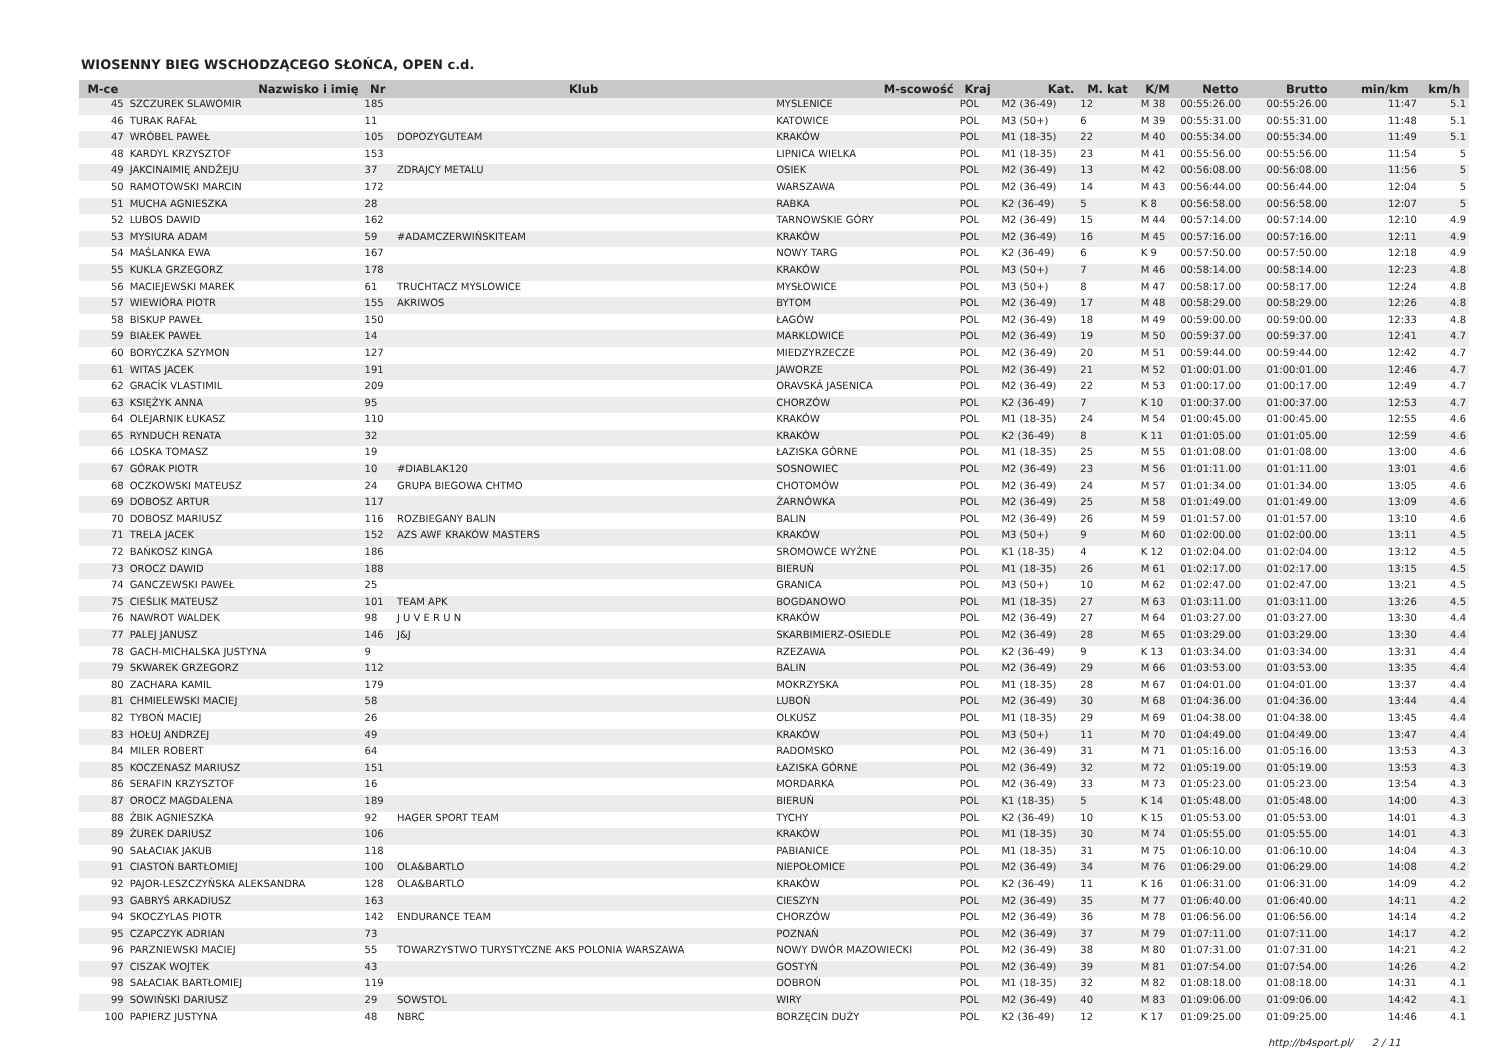WIOSENNY BIEG WSCHODZĄCEGO SŁOŃCA, OPEN c.d.
| M-ce | Nazwisko i imię | Nr | Klub | M-scowość | Kraj | Kat. | M. kat | K/M | Netto | Brutto | min/km | km/h |
| --- | --- | --- | --- | --- | --- | --- | --- | --- | --- | --- | --- | --- |
| 45 | SZCZUREK SLAWOMIR | 185 | | MYSLENICE | POL | M2 (36-49) | 12 | M 38 | 00:55:26.00 | 00:55:26.00 | 11:47 | 5.1 |
| 46 | TURAK RAFAŁ | 11 | | KATOWICE | POL | M3 (50+) | 6 | M 39 | 00:55:31.00 | 00:55:31.00 | 11:48 | 5.1 |
| 47 | WRÓBEL PAWEŁ | 105 | DOPOZYGUTEAM | KRAKÓW | POL | M1 (18-35) | 22 | M 40 | 00:55:34.00 | 00:55:34.00 | 11:49 | 5.1 |
| 48 | KARDYL KRZYSZTOF | 153 | | LIPNICA WIELKA | POL | M1 (18-35) | 23 | M 41 | 00:55:56.00 | 00:55:56.00 | 11:54 | 5 |
| 49 | JAKCINAIMIĘ ANDŽEJU | 37 | ZDRAJCY METALU | OSIEK | POL | M2 (36-49) | 13 | M 42 | 00:56:08.00 | 00:56:08.00 | 11:56 | 5 |
| 50 | RAMOTOWSKI MARCIN | 172 | | WARSZAWA | POL | M2 (36-49) | 14 | M 43 | 00:56:44.00 | 00:56:44.00 | 12:04 | 5 |
| 51 | MUCHA AGNIESZKA | 28 | | RABKA | POL | K2 (36-49) | 5 | K 8 | 00:56:58.00 | 00:56:58.00 | 12:07 | 5 |
| 52 | LUBOS DAWID | 162 | | TARNOWSKIE GÓRY | POL | M2 (36-49) | 15 | M 44 | 00:57:14.00 | 00:57:14.00 | 12:10 | 4.9 |
| 53 | MYSIURA ADAM | 59 | #ADAMCZERWIŃSKITEAM | KRAKÓW | POL | M2 (36-49) | 16 | M 45 | 00:57:16.00 | 00:57:16.00 | 12:11 | 4.9 |
| 54 | MAŚLANKA EWA | 167 | | NOWY TARG | POL | K2 (36-49) | 6 | K 9 | 00:57:50.00 | 00:57:50.00 | 12:18 | 4.9 |
| 55 | KUKLA GRZEGORZ | 178 | | KRAKÓW | POL | M3 (50+) | 7 | M 46 | 00:58:14.00 | 00:58:14.00 | 12:23 | 4.8 |
| 56 | MACIEJEWSKI MAREK | 61 | TRUCHTACZ MYSLOWICE | MYSŁOWICE | POL | M3 (50+) | 8 | M 47 | 00:58:17.00 | 00:58:17.00 | 12:24 | 4.8 |
| 57 | WIEWIÓRA PIOTR | 155 | AKRIWOS | BYTOM | POL | M2 (36-49) | 17 | M 48 | 00:58:29.00 | 00:58:29.00 | 12:26 | 4.8 |
| 58 | BISKUP PAWEŁ | 150 | | ŁAGÓW | POL | M2 (36-49) | 18 | M 49 | 00:59:00.00 | 00:59:00.00 | 12:33 | 4.8 |
| 59 | BIAŁEK PAWEŁ | 14 | | MARKLOWICE | POL | M2 (36-49) | 19 | M 50 | 00:59:37.00 | 00:59:37.00 | 12:41 | 4.7 |
| 60 | BORYCZKA SZYMON | 127 | | MIEDZYRZECZE | POL | M2 (36-49) | 20 | M 51 | 00:59:44.00 | 00:59:44.00 | 12:42 | 4.7 |
| 61 | WITAS JACEK | 191 | | JAWORZE | POL | M2 (36-49) | 21 | M 52 | 01:00:01.00 | 01:00:01.00 | 12:46 | 4.7 |
| 62 | GRACÍK VLASTIMIL | 209 | | ORAVSKÁ JASENICA | POL | M2 (36-49) | 22 | M 53 | 01:00:17.00 | 01:00:17.00 | 12:49 | 4.7 |
| 63 | KSIĘŻYK ANNA | 95 | | CHORZÓW | POL | K2 (36-49) | 7 | K 10 | 01:00:37.00 | 01:00:37.00 | 12:53 | 4.7 |
| 64 | OLEJARNIK ŁUKASZ | 110 | | KRAKÓW | POL | M1 (18-35) | 24 | M 54 | 01:00:45.00 | 01:00:45.00 | 12:55 | 4.6 |
| 65 | RYNDUCH RENATA | 32 | | KRAKÓW | POL | K2 (36-49) | 8 | K 11 | 01:01:05.00 | 01:01:05.00 | 12:59 | 4.6 |
| 66 | LOSKA TOMASZ | 19 | | ŁAZISKA GÓRNE | POL | M1 (18-35) | 25 | M 55 | 01:01:08.00 | 01:01:08.00 | 13:00 | 4.6 |
| 67 | GÓRAK PIOTR | 10 | #DIABLAK120 | SOSNOWIEC | POL | M2 (36-49) | 23 | M 56 | 01:01:11.00 | 01:01:11.00 | 13:01 | 4.6 |
| 68 | OCZKOWSKI MATEUSZ | 24 | GRUPA BIEGOWA CHTMO | CHOTOMÓW | POL | M2 (36-49) | 24 | M 57 | 01:01:34.00 | 01:01:34.00 | 13:05 | 4.6 |
| 69 | DOBOSZ ARTUR | 117 | | ŻARNÓWKA | POL | M2 (36-49) | 25 | M 58 | 01:01:49.00 | 01:01:49.00 | 13:09 | 4.6 |
| 70 | DOBOSZ MARIUSZ | 116 | ROZBIEGANY BALIN | BALIN | POL | M2 (36-49) | 26 | M 59 | 01:01:57.00 | 01:01:57.00 | 13:10 | 4.6 |
| 71 | TRELA JACEK | 152 | AZS AWF KRAKÓW MASTERS | KRAKÓW | POL | M3 (50+) | 9 | M 60 | 01:02:00.00 | 01:02:00.00 | 13:11 | 4.5 |
| 72 | BAŃKOSZ KINGA | 186 | | SROMOWCE WYŻNE | POL | K1 (18-35) | 4 | K 12 | 01:02:04.00 | 01:02:04.00 | 13:12 | 4.5 |
| 73 | OROCZ DAWID | 188 | | BIERUŃ | POL | M1 (18-35) | 26 | M 61 | 01:02:17.00 | 01:02:17.00 | 13:15 | 4.5 |
| 74 | GANCZEWSKI PAWEŁ | 25 | | GRANICA | POL | M3 (50+) | 10 | M 62 | 01:02:47.00 | 01:02:47.00 | 13:21 | 4.5 |
| 75 | CIEŚLIK MATEUSZ | 101 | TEAM APK | BOGDANOWO | POL | M1 (18-35) | 27 | M 63 | 01:03:11.00 | 01:03:11.00 | 13:26 | 4.5 |
| 76 | NAWROT WALDEK | 98 | J U V E R U N | KRAKÓW | POL | M2 (36-49) | 27 | M 64 | 01:03:27.00 | 01:03:27.00 | 13:30 | 4.4 |
| 77 | PALEJ JANUSZ | 146 | J&J | SKARBIMIERZ-OSIEDLE | POL | M2 (36-49) | 28 | M 65 | 01:03:29.00 | 01:03:29.00 | 13:30 | 4.4 |
| 78 | GACH-MICHALSKA JUSTYNA | 9 | | RZEZAWA | POL | K2 (36-49) | 9 | K 13 | 01:03:34.00 | 01:03:34.00 | 13:31 | 4.4 |
| 79 | SKWAREK GRZEGORZ | 112 | | BALIN | POL | M2 (36-49) | 29 | M 66 | 01:03:53.00 | 01:03:53.00 | 13:35 | 4.4 |
| 80 | ZACHARA KAMIL | 179 | | MOKRZYSKA | POL | M1 (18-35) | 28 | M 67 | 01:04:01.00 | 01:04:01.00 | 13:37 | 4.4 |
| 81 | CHMIELEWSKI MACIEJ | 58 | | LUBOŃ | POL | M2 (36-49) | 30 | M 68 | 01:04:36.00 | 01:04:36.00 | 13:44 | 4.4 |
| 82 | TYBOŃ MACIEJ | 26 | | OLKUSZ | POL | M1 (18-35) | 29 | M 69 | 01:04:38.00 | 01:04:38.00 | 13:45 | 4.4 |
| 83 | HOŁUJ ANDRZEJ | 49 | | KRAKÓW | POL | M3 (50+) | 11 | M 70 | 01:04:49.00 | 01:04:49.00 | 13:47 | 4.4 |
| 84 | MILER ROBERT | 64 | | RADOMSKO | POL | M2 (36-49) | 31 | M 71 | 01:05:16.00 | 01:05:16.00 | 13:53 | 4.3 |
| 85 | KOCZENASZ MARIUSZ | 151 | | ŁAZISKA GÓRNE | POL | M2 (36-49) | 32 | M 72 | 01:05:19.00 | 01:05:19.00 | 13:53 | 4.3 |
| 86 | SERAFIN KRZYSZTOF | 16 | | MORDARKA | POL | M2 (36-49) | 33 | M 73 | 01:05:23.00 | 01:05:23.00 | 13:54 | 4.3 |
| 87 | OROCZ MAGDALENA | 189 | | BIERUŃ | POL | K1 (18-35) | 5 | K 14 | 01:05:48.00 | 01:05:48.00 | 14:00 | 4.3 |
| 88 | ŻBIK AGNIESZKA | 92 | HAGER SPORT TEAM | TYCHY | POL | K2 (36-49) | 10 | K 15 | 01:05:53.00 | 01:05:53.00 | 14:01 | 4.3 |
| 89 | ŻUREK DARIUSZ | 106 | | KRAKÓW | POL | M1 (18-35) | 30 | M 74 | 01:05:55.00 | 01:05:55.00 | 14:01 | 4.3 |
| 90 | SAŁACIAK JAKUB | 118 | | PABIANICE | POL | M1 (18-35) | 31 | M 75 | 01:06:10.00 | 01:06:10.00 | 14:04 | 4.3 |
| 91 | CIASTOŃ BARTŁOMIEJ | 100 | OLA&BARTLO | NIEPOŁOMICE | POL | M2 (36-49) | 34 | M 76 | 01:06:29.00 | 01:06:29.00 | 14:08 | 4.2 |
| 92 | PAJOR-LESZCZYŃSKA ALEKSANDRA | 128 | OLA&BARTLO | KRAKÓW | POL | K2 (36-49) | 11 | K 16 | 01:06:31.00 | 01:06:31.00 | 14:09 | 4.2 |
| 93 | GABRYŚ ARKADIUSZ | 163 | | CIESZYN | POL | M2 (36-49) | 35 | M 77 | 01:06:40.00 | 01:06:40.00 | 14:11 | 4.2 |
| 94 | SKOCZYLAS PIOTR | 142 | ENDURANCE TEAM | CHORZÓW | POL | M2 (36-49) | 36 | M 78 | 01:06:56.00 | 01:06:56.00 | 14:14 | 4.2 |
| 95 | CZAPCZYK ADRIAN | 73 | | POZNAŃ | POL | M2 (36-49) | 37 | M 79 | 01:07:11.00 | 01:07:11.00 | 14:17 | 4.2 |
| 96 | PARZNIEWSKI MACIEJ | 55 | TOWARZYSTWO TURYSTYCZNE AKS POLONIA WARSZAWA | NOWY DWÓR MAZOWIECKI | POL | M2 (36-49) | 38 | M 80 | 01:07:31.00 | 01:07:31.00 | 14:21 | 4.2 |
| 97 | CISZAK WOJTEK | 43 | | GOSTYŃ | POL | M2 (36-49) | 39 | M 81 | 01:07:54.00 | 01:07:54.00 | 14:26 | 4.2 |
| 98 | SAŁACIAK BARTŁOMIEJ | 119 | | DOBROŃ | POL | M1 (18-35) | 32 | M 82 | 01:08:18.00 | 01:08:18.00 | 14:31 | 4.1 |
| 99 | SOWIŃSKI DARIUSZ | 29 | SOWSTOL | WIRY | POL | M2 (36-49) | 40 | M 83 | 01:09:06.00 | 01:09:06.00 | 14:42 | 4.1 |
| 100 | PAPIERZ JUSTYNA | 48 | NBRC | BORZĘCIN DUŻY | POL | K2 (36-49) | 12 | K 17 | 01:09:25.00 | 01:09:25.00 | 14:46 | 4.1 |
http://b4sport.pl/ 2 / 11